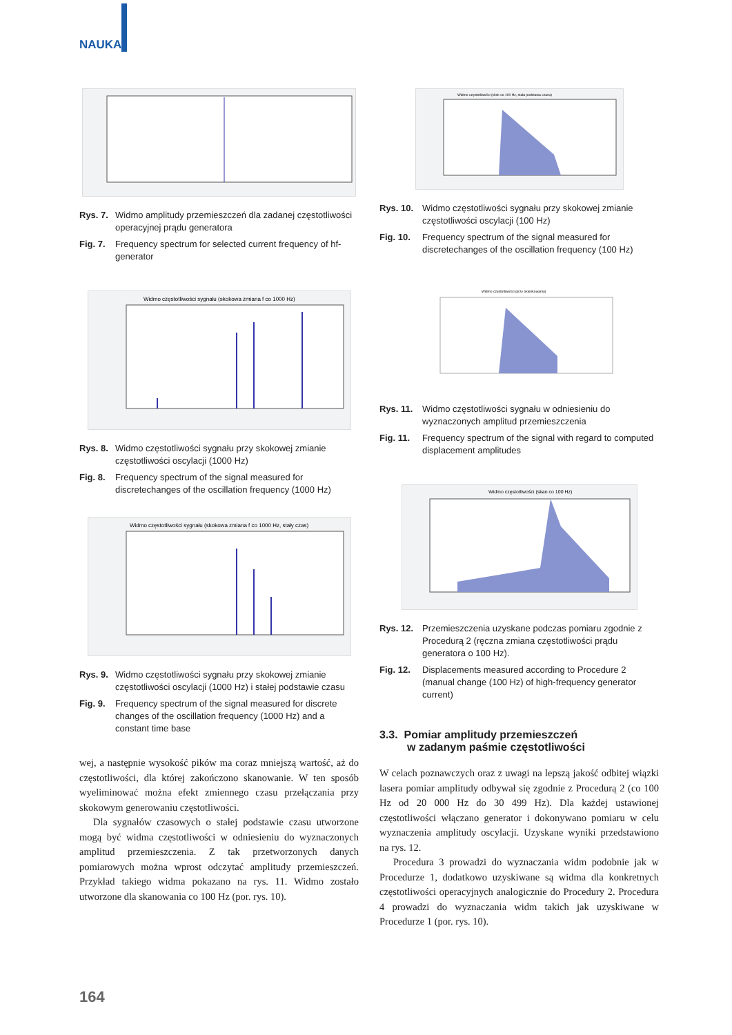NAUKA
Rys. 7. Widmo amplitudy przemieszczeń dla zadanej częstotliwości operacyjnej prądu generatora
Fig. 7. Frequency spectrum for selected current frequency of hf-generator
Widmo częstotliwości sygnału (skokowa zmiana f co 1000 Hz)
Rys. 8. Widmo częstotliwości sygnału przy skokowej zmianie częstotliwości oscylacji (1000 Hz)
Fig. 8. Frequency spectrum of the signal measured for discretechanges of the oscillation frequency (1000 Hz)
Widmo częstotliwości sygnału (skokowa zmiana f co 1000 Hz, stały czas)
Rys. 9. Widmo częstotliwości sygnału przy skokowej zmianie częstotliwości oscylacji (1000 Hz) i stałej podstawie czasu
Fig. 9. Frequency spectrum of the signal measured for discrete changes of the oscillation frequency (1000 Hz) and a constant time base
wej, a następnie wysokość pików ma coraz mniejszą wartość, aż do częstotliwości, dla której zakończono skanowanie. W ten sposób wyeliminować można efekt zmiennego czasu przełączania przy skokowym generowaniu częstotliwości.
Dla sygnałów czasowych o stałej podstawie czasu utworzone mogą być widma częstotliwości w odniesieniu do wyznaczonych amplitud przemieszczenia. Z tak przetworzonych danych pomiarowych można wprost odczytać amplitudy przemieszczeń. Przykład takiego widma pokazano na rys. 11. Widmo zostało utworzone dla skanowania co 100 Hz (por. rys. 10).
Widmo częstotliwości (skok co 100 Hz, stała podstawa czasu)
Rys. 10. Widmo częstotliwości sygnału przy skokowej zmianie częstotliwości oscylacji (100 Hz)
Fig. 10. Frequency spectrum of the signal measured for discretechanges of the oscillation frequency (100 Hz)
Widmo częstotliwości (przy okienkowaniu)
Rys. 11. Widmo częstotliwości sygnału w odniesieniu do wyznaczonych amplitud przemieszczenia
Fig. 11. Frequency spectrum of the signal with regard to computed displacement amplitudes
Widmo częstotliwości (skan co 100 Hz)
Rys. 12. Przemieszczenia uzyskane podczas pomiaru zgodnie z Procedurą 2 (ręczna zmiana częstotliwości prądu generatora o 100 Hz).
Fig. 12. Displacements measured according to Procedure 2 (manual change (100 Hz) of high-frequency generator current)
3.3. Pomiar amplitudy przemieszczeń
w zadanym paśmie częstotliwości
W celach poznawczych oraz z uwagi na lepszą jakość odbitej wiązki lasera pomiar amplitudy odbywał się zgodnie z Procedurą 2 (co 100 Hz od 20 000 Hz do 30 499 Hz). Dla każdej ustawionej częstotliwości włączano generator i dokonywano pomiaru w celu wyznaczenia amplitudy oscylacji. Uzyskane wyniki przedstawiono na rys. 12.
Procedura 3 prowadzi do wyznaczania widm podobnie jak w Procedurze 1, dodatkowo uzyskiwane są widma dla konkretnych częstotliwości operacyjnych analogicznie do Procedury 2. Procedura 4 prowadzi do wyznaczania widm takich jak uzyskiwane w Procedurze 1 (por. rys. 10).
164